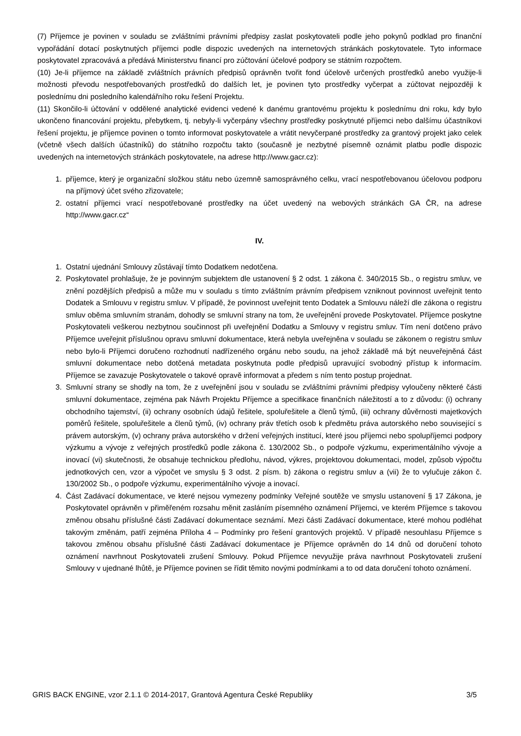(7) Příjemce je povinen v souladu se zvláštními právními předpisy zaslat poskytovateli podle jeho pokynů podklad pro finanční vypořádání dotací poskytnutých příjemci podle dispozic uvedených na internetových stránkách poskytovatele. Tyto informace poskytovatel zpracovává a předává Ministerstvu financí pro zúčtování účelové podpory se státním rozpočtem.
(10) Je-li příjemce na základě zvláštních právních předpisů oprávněn tvořit fond účelově určených prostředků anebo využije-li možnosti převodu nespotřebovaných prostředků do dalších let, je povinen tyto prostředky vyčerpat a zúčtovat nejpozději k poslednímu dni posledního kalendářního roku řešení Projektu.
(11) Skončilo-li účtování v oddělené analytické evidenci vedené k danému grantovému projektu k poslednímu dni roku, kdy bylo ukončeno financování projektu, přebytkem, tj. nebyly-li vyčerpány všechny prostředky poskytnuté příjemci nebo dalšímu účastníkovi řešení projektu, je příjemce povinen o tomto informovat poskytovatele a vrátit nevyčerpané prostředky za grantový projekt jako celek (včetně všech dalších účastníků) do státního rozpočtu takto (současně je nezbytné písemně oznámit platbu podle dispozic uvedených na internetových stránkách poskytovatele, na adrese http://www.gacr.cz):
1. příjemce, který je organizační složkou státu nebo územně samosprávného celku, vrací nespotřebovanou účelovou podporu na příjmový účet svého zřizovatele;
2. ostatní příjemci vrací nespotřebované prostředky na účet uvedený na webových stránkách GA ČR, na adrese http://www.gacr.cz“
IV.
1. Ostatní ujednání Smlouvy zůstávají tímto Dodatkem nedotčena.
2. Poskytovatel prohlašuje, že je povinným subjektem dle ustanovení § 2 odst. 1 zákona č. 340/2015 Sb., o registru smluv, ve znění pozdějších předpisů a může mu v souladu s tímto zvláštním právním předpisem vzniknout povinnost uveřejnit tento Dodatek a Smlouvu v registru smluv. V případě, že povinnost uveřejnit tento Dodatek a Smlouvu náleží dle zákona o registru smluv oběma smluvním stranám, dohodly se smluvní strany na tom, že uveřejnění provede Poskytovatel. Příjemce poskytne Poskytovateli veškerou nezbytnou součinnost při uveřejnění Dodatku a Smlouvy v registru smluv. Tím není dotčeno právo Příjemce uveřejnit příslušnou opravu smluvní dokumentace, která nebyla uveřejněna v souladu se zákonem o registru smluv nebo bylo-li Příjemci doručeno rozhodnutí nadřízeného orgánu nebo soudu, na jehož základě má být neuveřejněná část smluvní dokumentace nebo dotčená metadata poskytnuta podle předpisů upravující svobodný přístup k informacím. Příjemce se zavazuje Poskytovatele o takové opravě informovat a předem s ním tento postup projednat.
3. Smluvní strany se shodly na tom, že z uveřejnění jsou v souladu se zvláštními právními předpisy vyloučeny některé části smluvní dokumentace, zejména pak Návrh Projektu Příjemce a specifikace finančních náležitostí a to z důvodu: (i) ochrany obchodního tajemství, (ii) ochrany osobních údajů řešitele, spoluřešitele a členů týmů, (iii) ochrany důvěrnosti majetkových poměrů řešitele, spoluřešitele a členů týmů, (iv) ochrany práv třetích osob k předmětu práva autorského nebo související s právem autorským, (v) ochrany práva autorského v držení veřejných institucí, které jsou příjemci nebo spolupříjemci podpory výzkumu a vývoje z veřejných prostředků podle zákona č. 130/2002 Sb., o podpoře výzkumu, experimentálního vývoje a inovací (vi) skutečnosti, že obsahuje technickou předlohu, návod, výkres, projektovou dokumentaci, model, způsob výpočtu jednotkových cen, vzor a výpočet ve smyslu § 3 odst. 2 písm. b) zákona o registru smluv a (vii) že to vylučuje zákon č. 130/2002 Sb., o podpoře výzkumu, experimentálního vývoje a inovací.
4. Část Zadávací dokumentace, ve které nejsou vymezeny podmínky Veřejné soutěže ve smyslu ustanovení § 17 Zákona, je Poskytovatel oprávněn v přiměřeném rozsahu měnit zasláním písemného oznámení Příjemci, ve kterém Příjemce s takovou změnou obsahu příslušné části Zadávací dokumentace seznámí. Mezi části Zadávací dokumentace, které mohou podléhat takovým změnám, patří zejména Příloha 4 – Podmínky pro řešení grantových projektů. V případě nesouhlasu Příjemce s takovou změnou obsahu příslušné části Zadávací dokumentace je Příjemce oprávněn do 14 dnů od doručení tohoto oznámení navrhnout Poskytovateli zrušení Smlouvy. Pokud Příjemce nevyužije práva navrhnout Poskytovateli zrušení Smlouvy v ujednané lhůtě, je Příjemce povinen se řídit těmito novými podmínkami a to od data doručení tohoto oznámení.
GRIS BACK ENGINE, vzor 2.1.1 © 2014-2017, Grantová Agentura České Republiky 3/5